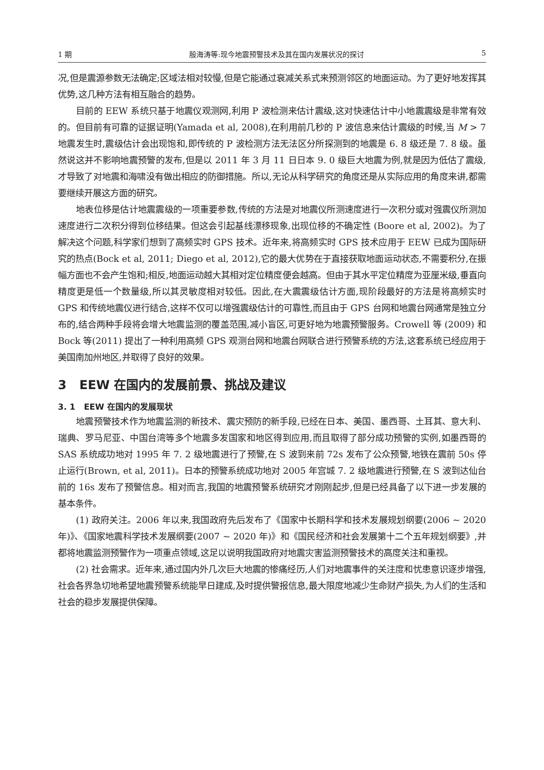1 期 殷海涛等:现今地震预警技术及其在国内发展状况的探讨 5
况,但是震源参数无法确定;区域法相对较慢,但是它能通过衰减关系式来预测邻区的地面运动。为了更好地发挥其优势,这几种方法有相互融合的趋势。
目前的 EEW 系统只基于地震仪观测网,利用 P 波检测来估计震级,这对快速估计中小地震震级是非常有效的。但目前有可靠的证据证明(Yamada et al, 2008),在利用前几秒的 P 波信息来估计震级的时候,当 M > 7 地震发生时,震级估计会出现饱和,即传统的 P 波检测方法无法区分所探测到的地震是 6. 8 级还是 7. 8 级。虽然说这并不影响地震预警的发布,但是以 2011 年 3 月 11 日日本 9. 0 级巨大地震为例,就是因为低估了震级,才导致了对地震和海啸没有做出相应的防御措施。所以,无论从科学研究的角度还是从实际应用的角度来讲,都需要继续开展这方面的研究。
地表位移是估计地震震级的一项重要参数,传统的方法是对地震仪所测速度进行一次积分或对强震仪所测加速度进行二次积分得到位移结果。但这会引起基线漂移现象,出现位移的不确定性 (Boore et al, 2002)。为了解决这个问题,科学家们想到了高频实时 GPS 技术。近年来,将高频实时 GPS 技术应用于 EEW 已成为国际研究的热点(Bock et al, 2011; Diego et al, 2012),它的最大优势在于直接获取地面运动状态,不需要积分,在振幅方面也不会产生饱和;相反,地面运动越大其相对定位精度便会越高。但由于其水平定位精度为亚厘米级,垂直向精度更是低一个数量级,所以其灵敏度相对较低。因此,在大震震级估计方面,现阶段最好的方法是将高频实时 GPS 和传统地震仪进行结合,这样不仅可以增强震级估计的可靠性,而且由于 GPS 台网和地震台网通常是独立分布的,结合两种手段将会增大地震监测的覆盖范围,减小盲区,可更好地为地震预警服务。Crowell 等 (2009) 和 Bock 等(2011) 提出了一种利用高频 GPS 观测台网和地震台网联合进行预警系统的方法,这套系统已经应用于美国南加州地区,并取得了良好的效果。
3 EEW 在国内的发展前景、挑战及建议
3. 1 EEW 在国内的发展现状
地震预警技术作为地震监测的新技术、震灾预防的新手段,已经在日本、美国、墨西哥、土耳其、意大利、瑞典、罗马尼亚、中国台湾等多个地震多发国家和地区得到应用,而且取得了部分成功预警的实例,如墨西哥的 SAS 系统成功地对 1995 年 7. 2 级地震进行了预警,在 S 波到来前 72s 发布了公众预警,地铁在震前 50s 停止运行(Brown, et al, 2011)。日本的预警系统成功地对 2005 年宫城 7. 2 级地震进行预警,在 S 波到达仙台前的 16s 发布了预警信息。相对而言,我国的地震预警系统研究才刚刚起步,但是已经具备了以下进一步发展的基本条件。
(1) 政府关注。2006 年以来,我国政府先后发布了《国家中长期科学和技术发展规划纲要(2006 ~ 2020 年)》、《国家地震科学技术发展纲要(2007 ~ 2020 年)》和《国民经济和社会发展第十二个五年规划纲要》,并都将地震监测预警作为一项重点领域,这足以说明我国政府对地震灾害监测预警技术的高度关注和重视。
(2) 社会需求。近年来,通过国内外几次巨大地震的惨痛经历,人们对地震事件的关注度和忧患意识逐步增强,社会各界急切地希望地震预警系统能早日建成,及时提供警报信息,最大限度地减少生命财产损失,为人们的生活和社会的稳步发展提供保障。